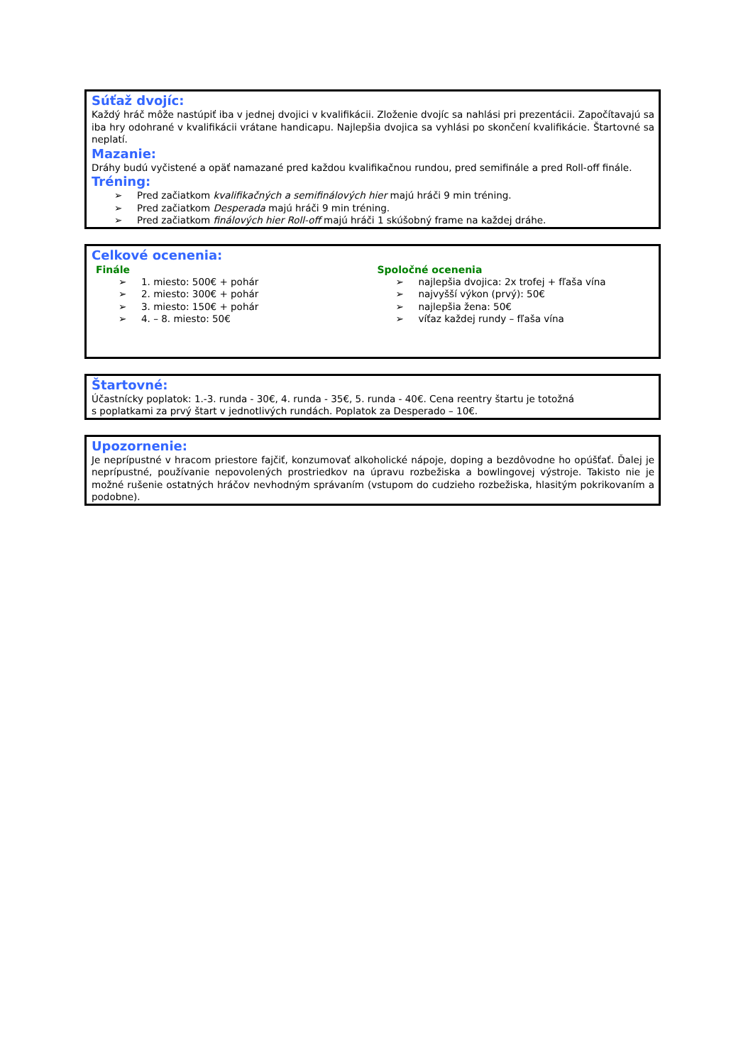Súťaž dvojíc:
Každý hráč môže nastúpiť iba v jednej dvojici v kvalifikácii. Zloženie dvojíc sa nahlási pri prezentácii. Započítavajú sa iba hry odohrané v kvalifikácii vrátane handicapu. Najlepšia dvojica sa vyhlási po skončení kvalifikácie. Štartovné sa neplatí.
Mazanie:
Dráhy budú vyčistené a opäť namazané pred každou kvalifikačnou rundou, pred semifinále a pred Roll-off finále.
Tréning:
➢ Pred začiatkom kvalifikačných a semifinálových hier majú hráči 9 min tréning.
➢ Pred začiatkom Desperada majú hráči 9 min tréning.
➢ Pred začiatkom finálových hier Roll-off majú hráči 1 skúšobný frame na každej dráhe.
Celkové ocenenia:
Finále
➢ 1. miesto: 500€ + pohár
➢ 2. miesto: 300€ + pohár
➢ 3. miesto: 150€ + pohár
➢ 4. – 8. miesto: 50€
Spoločné ocenenia
➢ najlepšia dvojica: 2x trofej + fľaša vína
➢ najvyšší výkon (prvý): 50€
➢ najlepšia žena: 50€
➢ víťaz každej rundy – fľaša vína
Štartovné:
Účastnícky poplatok: 1.-3. runda - 30€, 4. runda - 35€, 5. runda - 40€. Cena reentry štartu je totožná
s poplatkami za prvý štart v jednotlivých rundách. Poplatok za Desperado – 10€.
Upozornenie:
Je neprípustné v hracom priestore fajčiť, konzumovať alkoholické nápoje, doping a bezdôvodne ho opúšťať. Ďalej je neprípustné, používanie nepovolených prostriedkov na úpravu rozbežiska a bowlingovej výstroje. Takisto nie je možné rušenie ostatných hráčov nevhodným správaním (vstupom do cudzieho rozbežiska, hlasitým pokrikovaním a podobne).